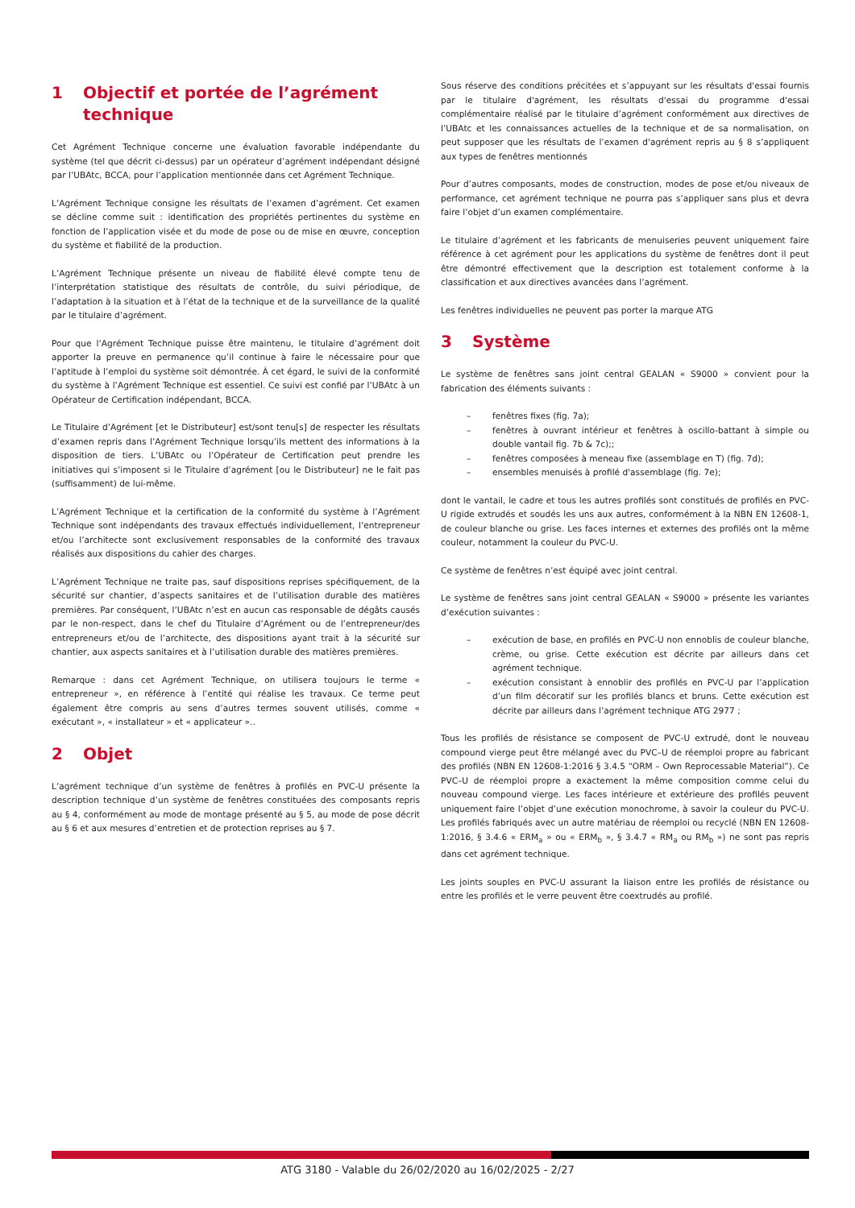1 Objectif et portée de l’agrément technique
Cet Agrément Technique concerne une évaluation favorable indépendante du système (tel que décrit ci-dessus) par un opérateur d’agrément indépendant désigné par l’UBAtc, BCCA, pour l’application mentionnée dans cet Agrément Technique.
L’Agrément Technique consigne les résultats de l’examen d’agrément. Cet examen se décline comme suit : identification des propriétés pertinentes du système en fonction de l’application visée et du mode de pose ou de mise en œuvre, conception du système et fiabilité de la production.
L’Agrément Technique présente un niveau de fiabilité élevé compte tenu de l’interprétation statistique des résultats de contrôle, du suivi périodique, de l’adaptation à la situation et à l’état de la technique et de la surveillance de la qualité par le titulaire d’agrément.
Pour que l’Agrément Technique puisse être maintenu, le titulaire d’agrément doit apporter la preuve en permanence qu’il continue à faire le nécessaire pour que l’aptitude à l’emploi du système soit démontrée. À cet égard, le suivi de la conformité du système à l’Agrément Technique est essentiel. Ce suivi est confié par l’UBAtc à un Opérateur de Certification indépendant, BCCA.
Le Titulaire d’Agrément [et le Distributeur] est/sont tenu[s] de respecter les résultats d’examen repris dans l’Agrément Technique lorsqu’ils mettent des informations à la disposition de tiers. L’UBAtc ou l’Opérateur de Certification peut prendre les initiatives qui s’imposent si le Titulaire d’agrément [ou le Distributeur] ne le fait pas (suffisamment) de lui-même.
L’Agrément Technique et la certification de la conformité du système à l’Agrément Technique sont indépendants des travaux effectués individuellement, l’entrepreneur et/ou l’architecte sont exclusivement responsables de la conformité des travaux réalisés aux dispositions du cahier des charges.
L’Agrément Technique ne traite pas, sauf dispositions reprises spécifiquement, de la sécurité sur chantier, d’aspects sanitaires et de l’utilisation durable des matières premières. Par conséquent, l’UBAtc n’est en aucun cas responsable de dégâts causés par le non-respect, dans le chef du Titulaire d’Agrément ou de l’entrepreneur/des entrepreneurs et/ou de l’architecte, des dispositions ayant trait à la sécurité sur chantier, aux aspects sanitaires et à l’utilisation durable des matières premières.
Remarque : dans cet Agrément Technique, on utilisera toujours le terme « entrepreneur », en référence à l’entité qui réalise les travaux. Ce terme peut également être compris au sens d’autres termes souvent utilisés, comme « exécutant », « installateur » et « applicateur »..
2 Objet
L’agrément technique d’un système de fenêtres à profilés en PVC-U présente la description technique d’un système de fenêtres constituées des composants repris au § 4, conformément au mode de montage présenté au § 5, au mode de pose décrit au § 6 et aux mesures d’entretien et de protection reprises au § 7.
Sous réserve des conditions précitées et s’appuyant sur les résultats d'essai fournis par le titulaire d'agrément, les résultats d'essai du programme d'essai complémentaire réalisé par le titulaire d’agrément conformément aux directives de l’UBAtc et les connaissances actuelles de la technique et de sa normalisation, on peut supposer que les résultats de l’examen d'agrément repris au § 8 s’appliquent aux types de fenêtres mentionnés
Pour d’autres composants, modes de construction, modes de pose et/ou niveaux de performance, cet agrément technique ne pourra pas s’appliquer sans plus et devra faire l’objet d’un examen complémentaire.
Le titulaire d’agrément et les fabricants de menuiseries peuvent uniquement faire référence à cet agrément pour les applications du système de fenêtres dont il peut être démontré effectivement que la description est totalement conforme à la classification et aux directives avancées dans l’agrément.
Les fenêtres individuelles ne peuvent pas porter la marque ATG
3 Système
Le système de fenêtres sans joint central GEALAN « S9000 » convient pour la fabrication des éléments suivants :
– fenêtres fixes (fig. 7a);
– fenêtres à ouvrant intérieur et fenêtres à oscillo-battant à simple ou double vantail fig. 7b & 7c);;
– fenêtres composées à meneau fixe (assemblage en T) (fig. 7d);
– ensembles menuisés à profilé d'assemblage (fig. 7e);
dont le vantail, le cadre et tous les autres profilés sont constitués de profilés en PVC-U rigide extrudés et soudés les uns aux autres, conformément à la NBN EN 12608-1, de couleur blanche ou grise. Les faces internes et externes des profilés ont la même couleur, notamment la couleur du PVC-U.
Ce système de fenêtres n’est équipé avec joint central.
Le système de fenêtres sans joint central GEALAN « S9000 » présente les variantes d’exécution suivantes :
– exécution de base, en profilés en PVC-U non ennoblis de couleur blanche, crème, ou grise. Cette exécution est décrite par ailleurs dans cet agrément technique.
– exécution consistant à ennoblir des profilés en PVC-U par l’application d’un film décoratif sur les profilés blancs et bruns. Cette exécution est décrite par ailleurs dans l’agrément technique ATG 2977 ;
Tous les profilés de résistance se composent de PVC-U extrudé, dont le nouveau compound vierge peut être mélangé avec du PVC–U de réemploi propre au fabricant des profilés (NBN EN 12608-1:2016 § 3.4.5 “ORM – Own Reprocessable Material”). Ce PVC–U de réemploi propre a exactement la même composition comme celui du nouveau compound vierge. Les faces intérieure et extérieure des profilés peuvent uniquement faire l’objet d’une exécution monochrome, à savoir la couleur du PVC-U. Les profilés fabriqués avec un autre matériau de réemploi ou recyclé (NBN EN 12608-1:2016, § 3.4.6 « ERM<sub>a</sub> » ou « ERM<sub>b</sub> », § 3.4.7 « RM<sub>a</sub> ou RM<sub>b</sub> ») ne sont pas repris dans cet agrément technique.
Les joints souples en PVC-U assurant la liaison entre les profilés de résistance ou entre les profilés et le verre peuvent être coextrudés au profilé.
ATG 3180 - Valable du 26/02/2020 au 16/02/2025 - 2/27